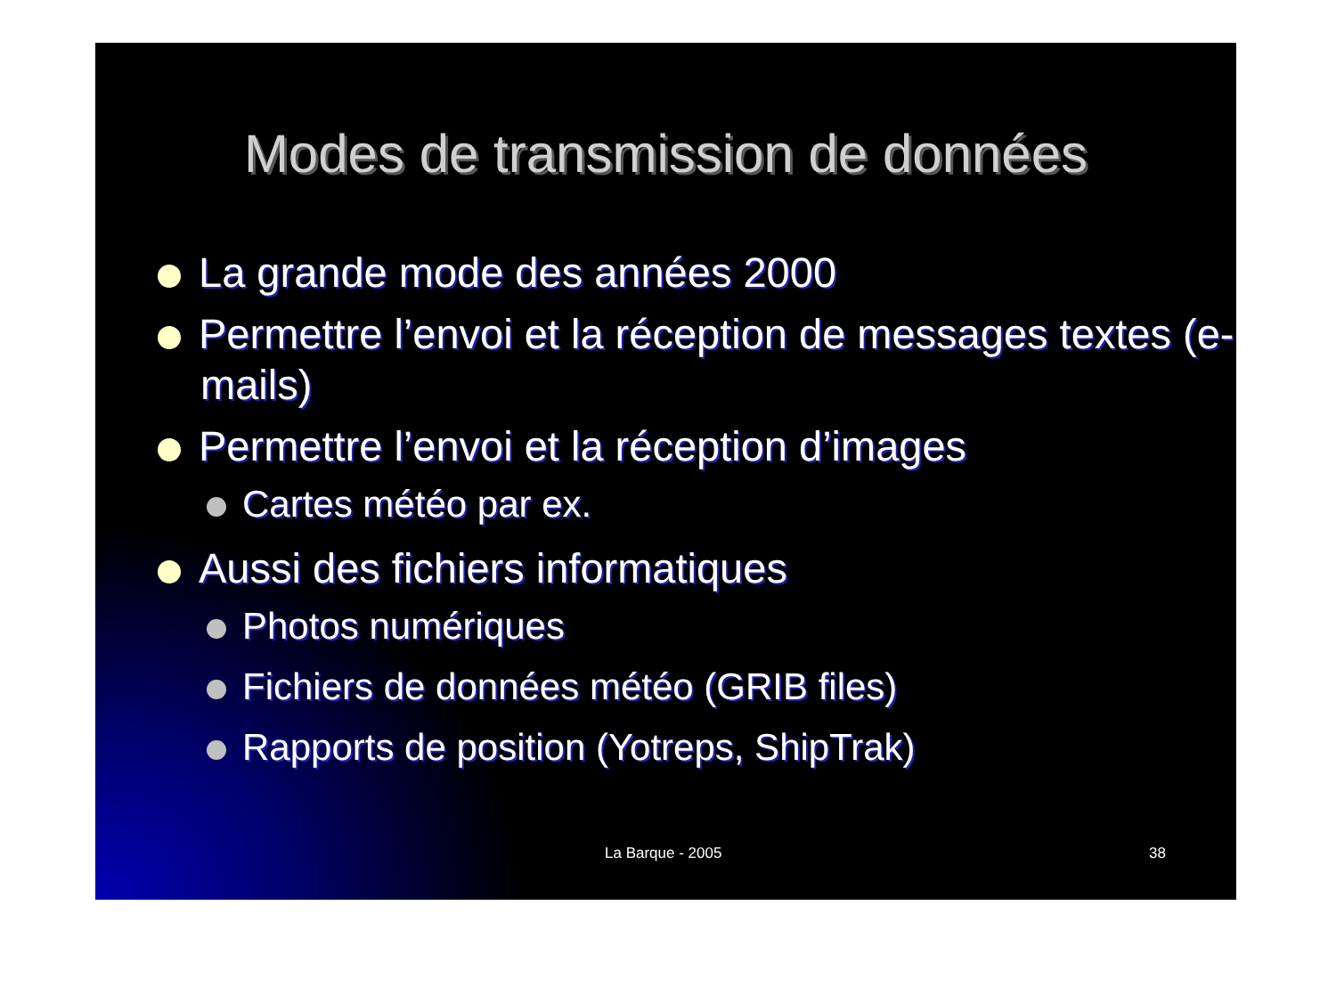Modes de transmission de données
La grande mode des années 2000
Permettre l’envoi et la réception de messages textes (e-mails)
Permettre l’envoi et la réception d’images
Cartes météo par ex.
Aussi des fichiers informatiques
Photos numériques
Fichiers de données météo (GRIB files)
Rapports de position (Yotreps, ShipTrak)
La Barque - 2005 38